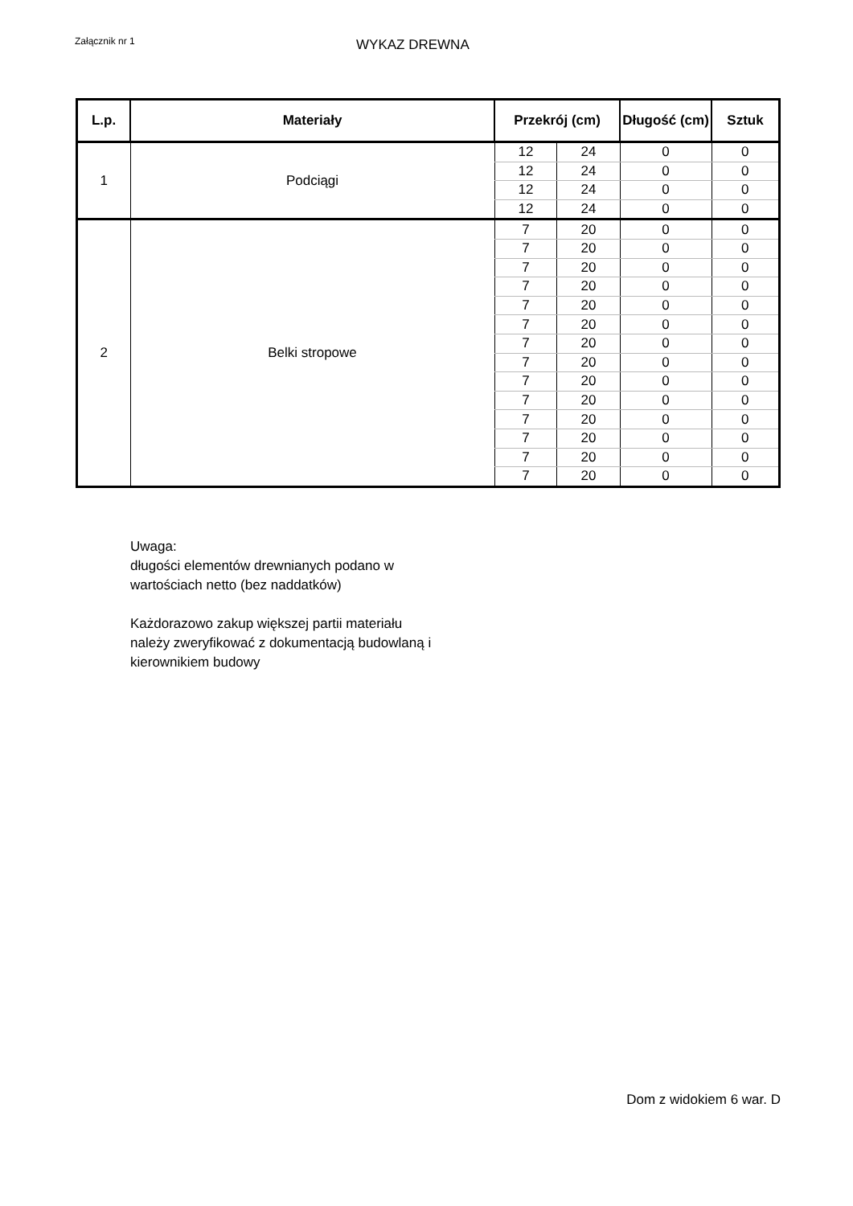Załącznik nr 1
WYKAZ DREWNA
| L.p. | Materiały | Przekrój (cm) | | Długość (cm) | Sztuk |
| --- | --- | --- | --- | --- | --- |
| 1 | Podciągi | 12 | 24 | 0 | 0 |
| | | 12 | 24 | 0 | 0 |
| | | 12 | 24 | 0 | 0 |
| | | 12 | 24 | 0 | 0 |
| 2 | Belki stropowe | 7 | 20 | 0 | 0 |
| | | 7 | 20 | 0 | 0 |
| | | 7 | 20 | 0 | 0 |
| | | 7 | 20 | 0 | 0 |
| | | 7 | 20 | 0 | 0 |
| | | 7 | 20 | 0 | 0 |
| | | 7 | 20 | 0 | 0 |
| | | 7 | 20 | 0 | 0 |
| | | 7 | 20 | 0 | 0 |
| | | 7 | 20 | 0 | 0 |
| | | 7 | 20 | 0 | 0 |
| | | 7 | 20 | 0 | 0 |
| | | 7 | 20 | 0 | 0 |
| | | 7 | 20 | 0 | 0 |
Uwaga:
długości elementów drewnianych podano w
wartościach netto (bez naddatków)
Każdorazowo zakup większej partii materiału
należy zweryfikować z dokumentacją budowlaną i
kierownikiem budowy
Dom z widokiem 6 war. D